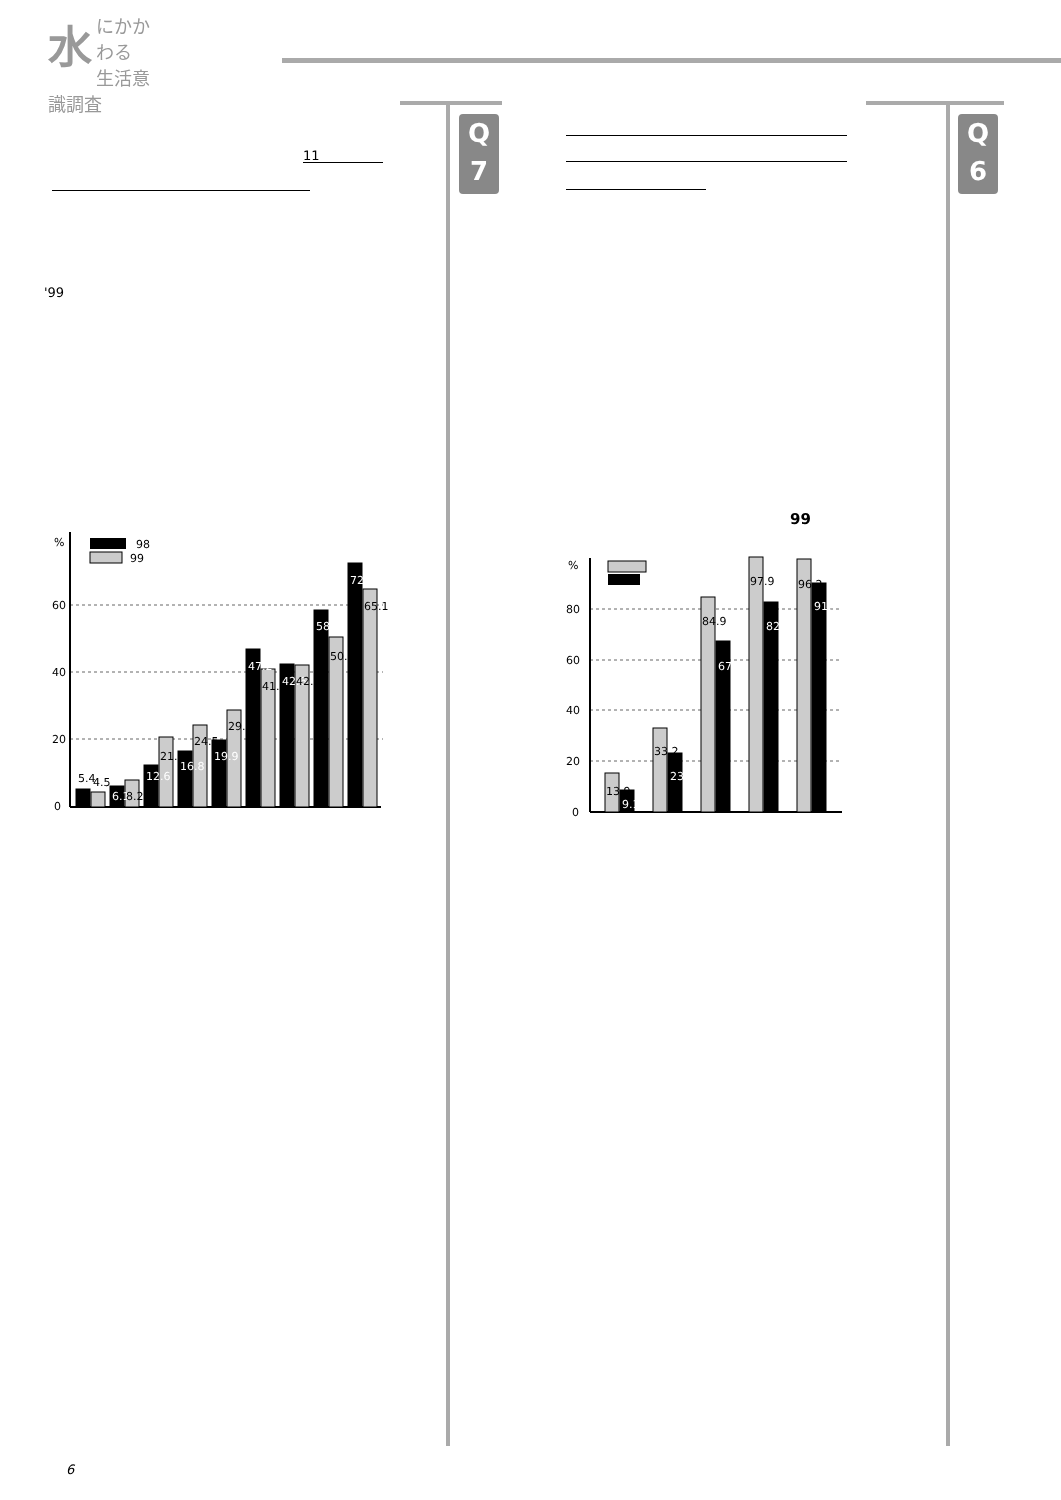水にかかわる
生活意識調査
Q
7
Q
6
11
'99
%
98
99
60
40
20
0
5.4
4.5
6.1
8.2
12.6
21.0
16.8
24.5
19.9
29.0
47.2
41.2
42.6
42.4
58.9
50.8
72.8
65.1
99
%
80
60
40
20
0
13.9
9.1
33.2
23.4
84.9
67.5
97.9
82.9
96.2
91.7
6